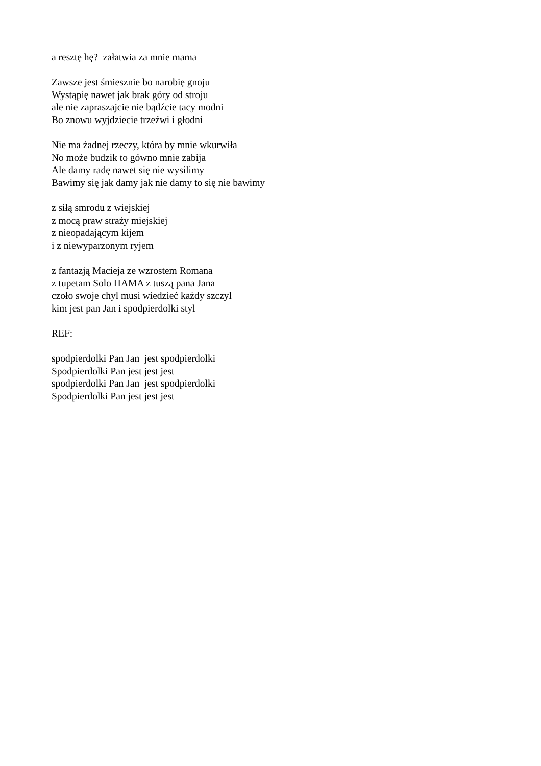a resztę hę? załatwia za mnie mama
Zawsze jest śmiesznie bo narobię gnoju
Wystąpię nawet jak brak góry od stroju
ale nie zapraszajcie nie bądźcie tacy modni
Bo znowu wyjdziecie trzeźwi i głodni
Nie ma żadnej rzeczy, która by mnie wkurwiła
No może budzik to gówno mnie zabija
Ale damy radę nawet się nie wysilimy
Bawimy się jak damy jak nie damy to się nie bawimy
z siłą smrodu z wiejskiej
z mocą praw straży miejskiej
z nieopadającym kijem
i z niewyparzonym ryjem
z fantazją Macieja ze wzrostem Romana
z tupetam Solo HAMA z tuszą pana Jana
czoło swoje chyl musi wiedzieć każdy szczyl
kim jest pan Jan i spodpierdolki styl
REF:
spodpierdolki Pan Jan jest spodpierdolki
Spodpierdolki Pan jest jest jest
spodpierdolki Pan Jan jest spodpierdolki
Spodpierdolki Pan jest jest jest